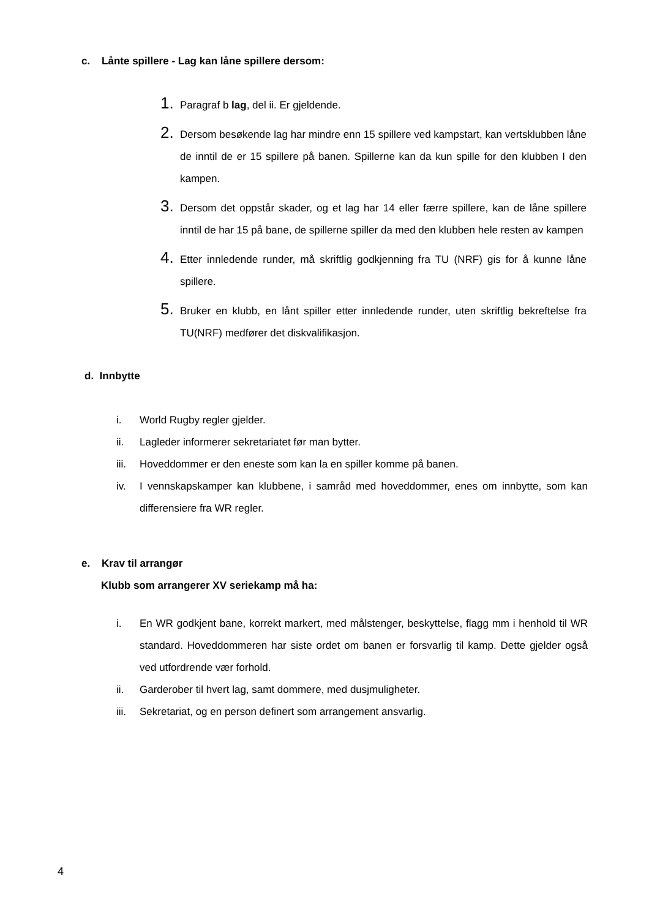c. Lånte spillere - Lag kan låne spillere dersom:
1. Paragraf b lag, del ii. Er gjeldende.
2. Dersom besøkende lag har mindre enn 15 spillere ved kampstart, kan vertsklubben låne de inntil de er 15 spillere på banen. Spillerne kan da kun spille for den klubben I den kampen.
3. Dersom det oppstår skader, og et lag har 14 eller færre spillere, kan de låne spillere inntil de har 15 på bane, de spillerne spiller da med den klubben hele resten av kampen
4. Etter innledende runder, må skriftlig godkjenning fra TU (NRF) gis for å kunne låne spillere.
5. Bruker en klubb, en lånt spiller etter innledende runder, uten skriftlig bekreftelse fra TU(NRF) medfører det diskvalifikasjon.
d. Innbytte
i. World Rugby regler gjelder.
ii. Lagleder informerer sekretariatet før man bytter.
iii. Hoveddommer er den eneste som kan la en spiller komme på banen.
iv. I vennskapskamper kan klubbene, i samråd med hoveddommer, enes om innbytte, som kan differensiere fra WR regler.
e. Krav til arrangør
Klubb som arrangerer XV seriekamp må ha:
i. En WR godkjent bane, korrekt markert, med målstenger, beskyttelse, flagg mm i henhold til WR standard. Hoveddommeren har siste ordet om banen er forsvarlig til kamp. Dette gjelder også ved utfordrende vær forhold.
ii. Garderober til hvert lag, samt dommere, med dusjmuligheter.
iii. Sekretariat, og en person definert som arrangement ansvarlig.
4